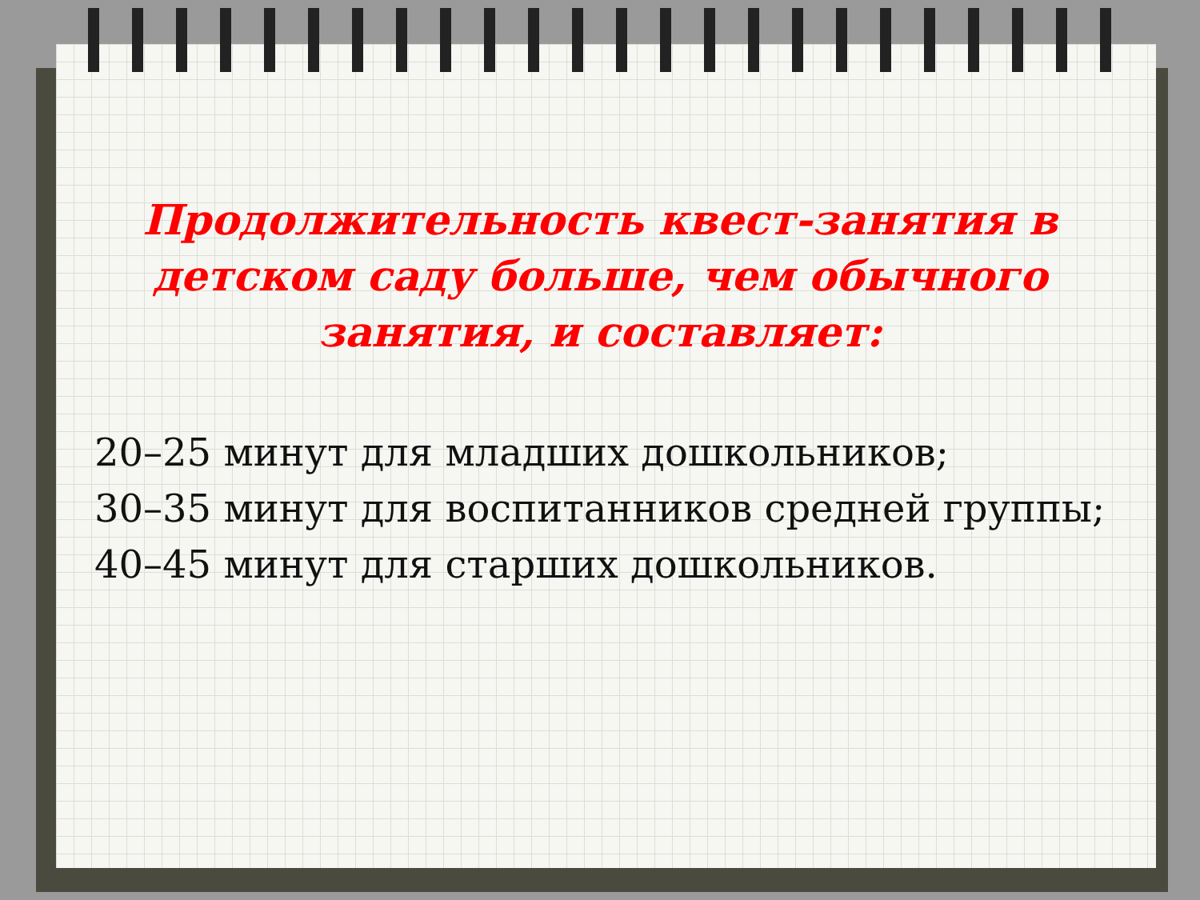Продолжительность квест-занятия в детском саду больше, чем обычного занятия, и составляет:
20–25 минут для младших дошкольников;
30–35 минут для воспитанников средней группы;
40–45 минут для старших дошкольников.